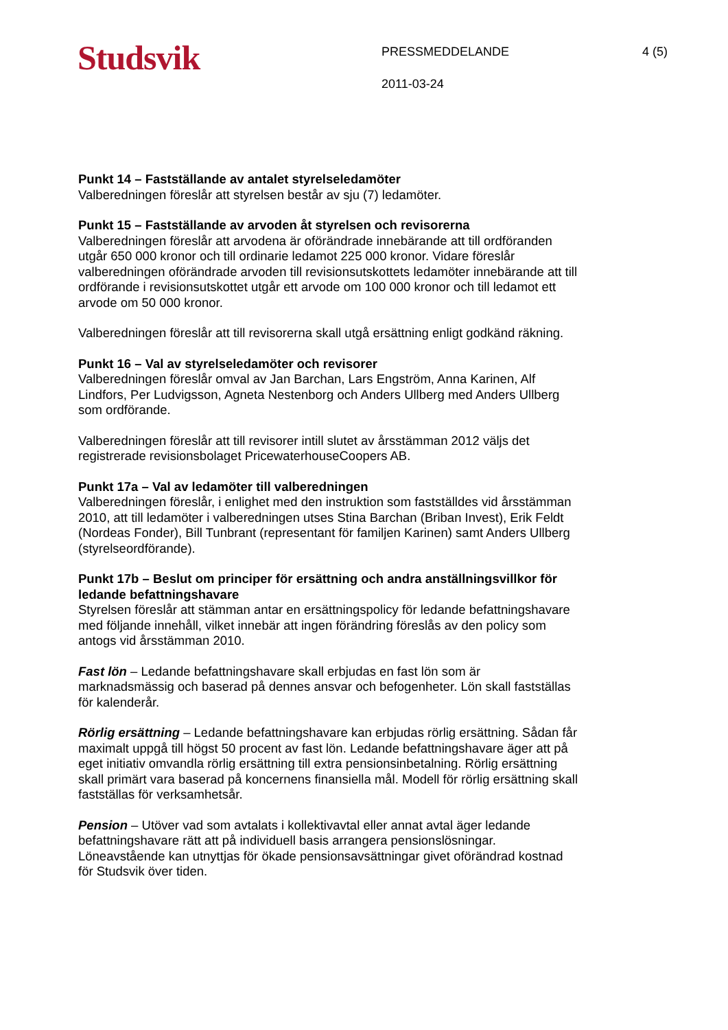Studsvik
PRESSMEDDELANDE
2011-03-24
4 (5)
Punkt 14 – Fastställande av antalet styrelseledamöter
Valberedningen föreslår att styrelsen består av sju (7) ledamöter.
Punkt 15 – Fastställande av arvoden åt styrelsen och revisorerna
Valberedningen föreslår att arvodena är oförändrade innebärande att till ordföranden utgår 650 000 kronor och till ordinarie ledamot 225 000 kronor. Vidare föreslår valberedningen oförändrade arvoden till revisionsutskottets ledamöter innebärande att till ordförande i revisionsutskottet utgår ett arvode om 100 000 kronor och till ledamot ett arvode om 50 000 kronor.
Valberedningen föreslår att till revisorerna skall utgå ersättning enligt godkänd räkning.
Punkt 16 – Val av styrelseledamöter och revisorer
Valberedningen föreslår omval av Jan Barchan, Lars Engström, Anna Karinen, Alf Lindfors, Per Ludvigsson, Agneta Nestenborg och Anders Ullberg med Anders Ullberg som ordförande.
Valberedningen föreslår att till revisorer intill slutet av årsstämman 2012 väljs det registrerade revisionsbolaget PricewaterhouseCoopers AB.
Punkt 17a – Val av ledamöter till valberedningen
Valberedningen föreslår, i enlighet med den instruktion som fastställdes vid årsstämman 2010, att till ledamöter i valberedningen utses Stina Barchan (Briban Invest), Erik Feldt (Nordeas Fonder), Bill Tunbrant (representant för familjen Karinen) samt Anders Ullberg (styrelseordförande).
Punkt 17b – Beslut om principer för ersättning och andra anställningsvillkor för ledande befattningshavare
Styrelsen föreslår att stämman antar en ersättningspolicy för ledande befattningshavare med följande innehåll, vilket innebär att ingen förändring föreslås av den policy som antogs vid årsstämman 2010.
Fast lön – Ledande befattningshavare skall erbjudas en fast lön som är marknadsmässig och baserad på dennes ansvar och befogenheter. Lön skall fastställas för kalenderår.
Rörlig ersättning – Ledande befattningshavare kan erbjudas rörlig ersättning. Sådan får maximalt uppgå till högst 50 procent av fast lön. Ledande befattningshavare äger att på eget initiativ omvandla rörlig ersättning till extra pensionsinbetalning. Rörlig ersättning skall primärt vara baserad på koncernens finansiella mål. Modell för rörlig ersättning skall fastställas för verksamhetsår.
Pension – Utöver vad som avtalats i kollektivavtal eller annat avtal äger ledande befattningshavare rätt att på individuell basis arrangera pensionslösningar. Löneavstående kan utnyttjas för ökade pensionsavsättningar givet oförändrad kostnad för Studsvik över tiden.